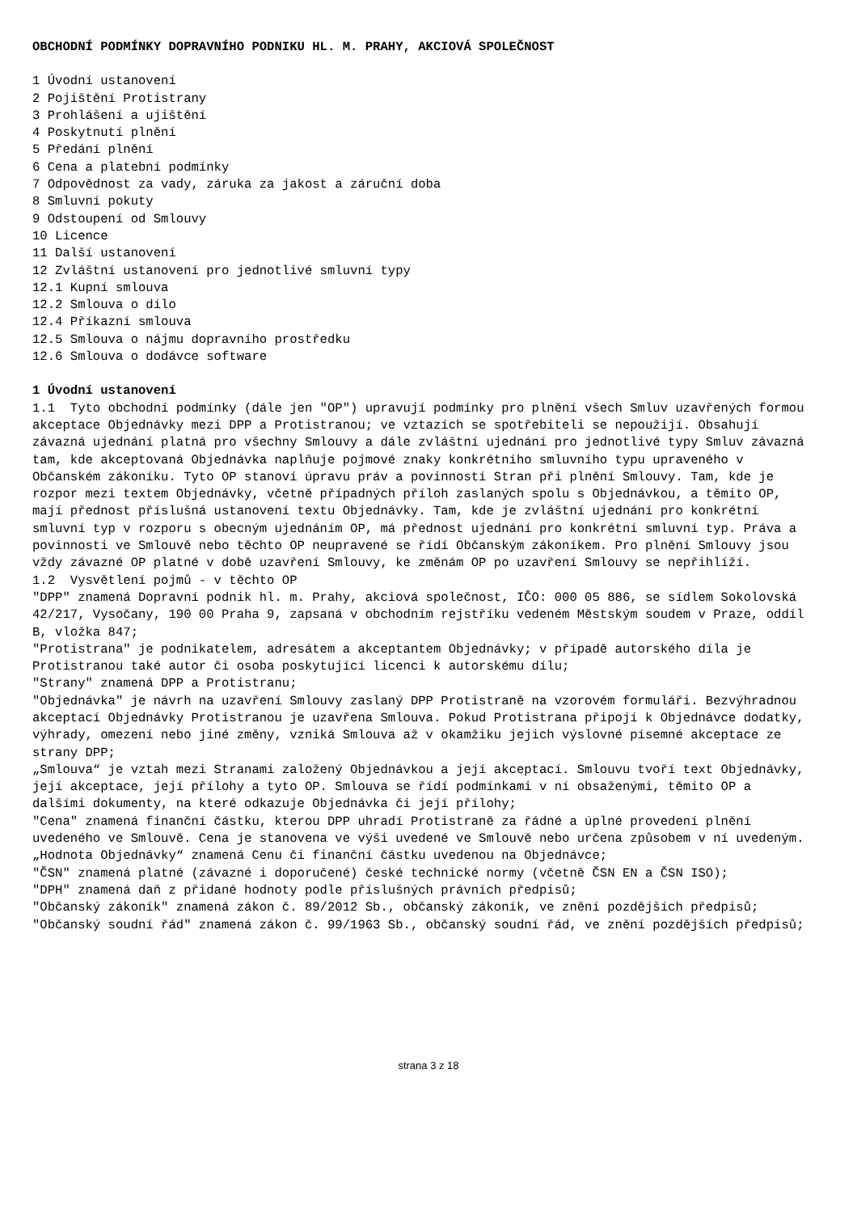OBCHODNÍ PODMÍNKY DOPRAVNÍHO PODNIKU HL. M. PRAHY, AKCIOVÁ SPOLEČNOST
1 Úvodní ustanovení 2 Pojištění Protistrany 3 Prohlášení a ujištění 4 Poskytnutí plnění 5 Předání plnění 6 Cena a platební podmínky 7 Odpovědnost za vady, záruka za jakost a záruční doba 8 Smluvní pokuty 9 Odstoupení od Smlouvy 10 Licence 11 Další ustanovení 12 Zvláštní ustanovení pro jednotlivé smluvní typy 12.1 Kupní smlouva 12.2 Smlouva o dílo 12.4 Příkazní smlouva 12.5 Smlouva o nájmu dopravního prostředku 12.6 Smlouva o dodávce software
1 Úvodní ustanovení
1.1 Tyto obchodní podmínky (dále jen "OP") upravují podmínky pro plnění všech Smluv uzavřených formou akceptace Objednávky mezi DPP a Protistranou; ve vztazích se spotřebiteli se nepoužijí. Obsahují závazná ujednání platná pro všechny Smlouvy a dále zvláštní ujednání pro jednotlivé typy Smluv závazná tam, kde akceptovaná Objednávka naplňuje pojmové znaky konkrétního smluvního typu upraveného v Občanském zákoníku. Tyto OP stanoví úpravu práv a povinností Stran při plnění Smlouvy. Tam, kde je rozpor mezi textem Objednávky, včetně případných příloh zaslaných spolu s Objednávkou, a těmito OP, mají přednost příslušná ustanovení textu Objednávky. Tam, kde je zvláštní ujednání pro konkrétní smluvní typ v rozporu s obecným ujednáním OP, má přednost ujednání pro konkrétní smluvní typ. Práva a povinnosti ve Smlouvě nebo těchto OP neupravené se řídí Občanským zákoníkem. Pro plnění Smlouvy jsou vždy závazné OP platné v době uzavření Smlouvy, ke změnám OP po uzavření Smlouvy se nepřihlíží.
1.2 Vysvětlení pojmů - v těchto OP
"DPP" znamená Dopravní podnik hl. m. Prahy, akciová společnost, IČO: 000 05 886, se sídlem Sokolovská 42/217, Vysočany, 190 00 Praha 9, zapsaná v obchodním rejstříku vedeném Městským soudem v Praze, oddíl B, vložka 847;
"Protistrana" je podnikatelem, adresátem a akceptantem Objednávky; v případě autorského díla je Protistranou také autor či osoba poskytující licenci k autorskému dílu;
"Strany" znamená DPP a Protistranu;
"Objednávka" je návrh na uzavření Smlouvy zaslaný DPP Protistraně na vzorovém formuláři. Bezvýhradnou akceptací Objednávky Protistranou je uzavřena Smlouva. Pokud Protistrana připojí k Objednávce dodatky, výhrady, omezení nebo jiné změny, vzniká Smlouva až v okamžiku jejich výslovné písemné akceptace ze strany DPP;
„Smlouva“ je vztah mezi Stranami založený Objednávkou a její akceptací. Smlouvu tvoří text Objednávky, její akceptace, její přílohy a tyto OP. Smlouva se řídí podmínkami v ní obsaženými, těmito OP a dalšími dokumenty, na které odkazuje Objednávka či její přílohy;
"Cena" znamená finanční částku, kterou DPP uhradí Protistraně za řádné a úplné provedení plnění uvedeného ve Smlouvě. Cena je stanovena ve výši uvedené ve Smlouvě nebo určena způsobem v ní uvedeným.
„Hodnota Objednávky“ znamená Cenu či finanční částku uvedenou na Objednávce;
"ČSN" znamená platné (závazné i doporučené) české technické normy (včetně ČSN EN a ČSN ISO);
"DPH" znamená daň z přidané hodnoty podle příslušných právních předpisů;
"Občanský zákoník" znamená zákon č. 89/2012 Sb., občanský zákoník, ve znění pozdějších předpisů;
"Občanský soudní řád" znamená zákon č. 99/1963 Sb., občanský soudní řád, ve znění pozdějších předpisů;
strana 3 z 18